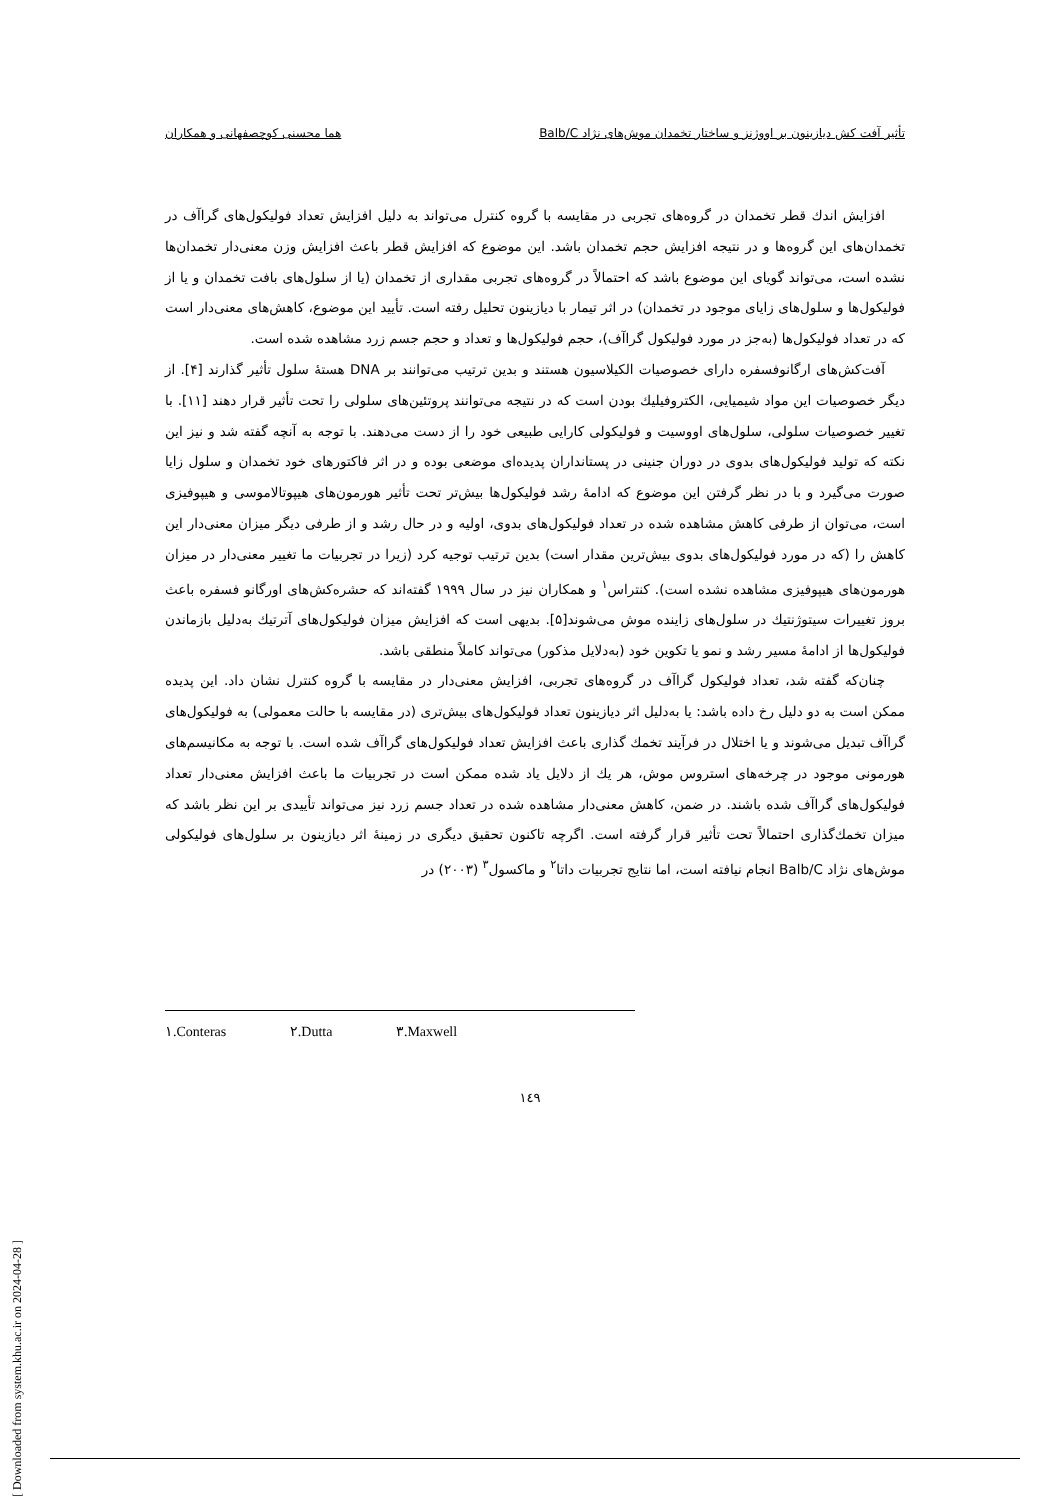تأثیر آفت کش دیازینون بر اووژنز و ساختار تخمدان موش‌های نژاد Balb/C هما محسنی کوچصفهانی و همکاران
افزایش اندك قطر تخمدان در گروه‌های تجربی در مقایسه با گروه كنترل می‌تواند به دلیل افزایش تعداد فولیكول‌های گراآف در تخمدان‌های این گروه‌ها و در نتیجه افزایش حجم تخمدان باشد. این موضوع كه افزایش قطر باعث افزایش وزن معنی‌دار تخمدان‌ها نشده است، می‌تواند گویای این موضوع باشد كه احتمالاً در گروه‌های تجربی مقداری از تخمدان (یا از سلول‌های بافت تخمدان و یا از فولیكول‌ها و سلول‌های زایای موجود در تخمدان) در اثر تیمار با دیازینون تحلیل رفته است. تأیید این موضوع، كاهش‌های معنی‌دار است كه در تعداد فولیكول‌ها (به‌جز در مورد فولیكول گراآف)، حجم فولیكول‌ها و تعداد و حجم جسم زرد مشاهده شده است.
آفت‌كش‌های ارگانوفسفره دارای خصوصیات الكیلاسیون هستند و بدین ترتیب می‌توانند بر DNA هستهٔ سلول تأثیر گذارند [۴]. از دیگر خصوصیات این مواد شیمیایی، الكتروفیلیك بودن است كه در نتیجه می‌توانند پروتئین‌های سلولی را تحت تأثیر قرار دهند [۱۱]. با تغییر خصوصیات سلولی، سلول‌های اووسیت و فولیكولی كارایی طبیعی خود را از دست می‌دهند. با توجه به آنچه گفته شد و نیز این نكته كه تولید فولیكول‌های بدوی در دوران جنینی در پستانداران پدیده‌ای موضعی بوده و در اثر فاكتورهای خود تخمدان و سلول زایا صورت می‌گیرد و با در نظر گرفتن این موضوع كه ادامهٔ رشد فولیكول‌ها بیش‌تر تحت تأثیر هورمون‌های هیپوتالاموسی و هیپوفیزی است، می‌توان از طرفی كاهش مشاهده شده در تعداد فولیكول‌های بدوی، اولیه و در حال رشد و از طرفی دیگر میزان معنی‌دار این كاهش را (كه در مورد فولیكول‌های بدوی بیش‌ترین مقدار است) بدین ترتیب توجیه كرد (زیرا در تجربیات ما تغییر معنی‌دار در میزان هورمون‌های هیپوفیزی مشاهده نشده است). كنتراس<sup>۱</sup> و همكاران نیز در سال ۱۹۹۹ گفته‌اند كه حشره‌كش‌های اورگانو فسفره باعث بروز تغییرات سیتوژنتیك در سلول‌های زاینده موش می‌شوند[۵]. بدیهی است كه افزایش میزان فولیكول‌های آترتیك به‌دلیل بازماندن فولیكول‌ها از ادامهٔ مسیر رشد و نمو یا تكوین خود (به‌دلایل مذكور) می‌تواند كاملاً منطقی باشد.
چنان‌كه گفته شد، تعداد فولیكول گراآف در گروه‌های تجربی، افزایش معنی‌دار در مقایسه با گروه كنترل نشان داد. این پدیده ممكن است به دو دلیل رخ داده باشد: یا به‌دلیل اثر دیازینون تعداد فولیكول‌های بیش‌تری (در مقایسه با حالت معمولی) به فولیكول‌های گراآف تبدیل می‌شوند و یا اختلال در فرآیند تخمك گذاری باعث افزایش تعداد فولیكول‌های گراآف شده است. با توجه به مكانیسم‌های هورمونی موجود در چرخه‌های استروس موش، هر یك از دلایل یاد شده ممكن است در تجربیات ما باعث افزایش معنی‌دار تعداد فولیكول‌های گراآف شده باشند. در ضمن، كاهش معنی‌دار مشاهده شده در تعداد جسم زرد نیز می‌تواند تأییدی بر این نظر باشد كه میزان تخمك‌گذاری احتمالاً تحت تأثیر قرار گرفته است. اگرچه تاكنون تحقیق دیگری در زمینهٔ اثر دیازینون بر سلول‌های فولیكولی موش‌های نژاد Balb/C انجام نیافته است، اما نتایج تجربیات داتا<sup>۲</sup> و ماكسول<sup>۳</sup> (۲۰۰۳) در
١.Conteras ٢.Dutta ٣.Maxwell
١٤٩
[ Downloaded from system.khu.ac.ir on 2024-04-28 ]